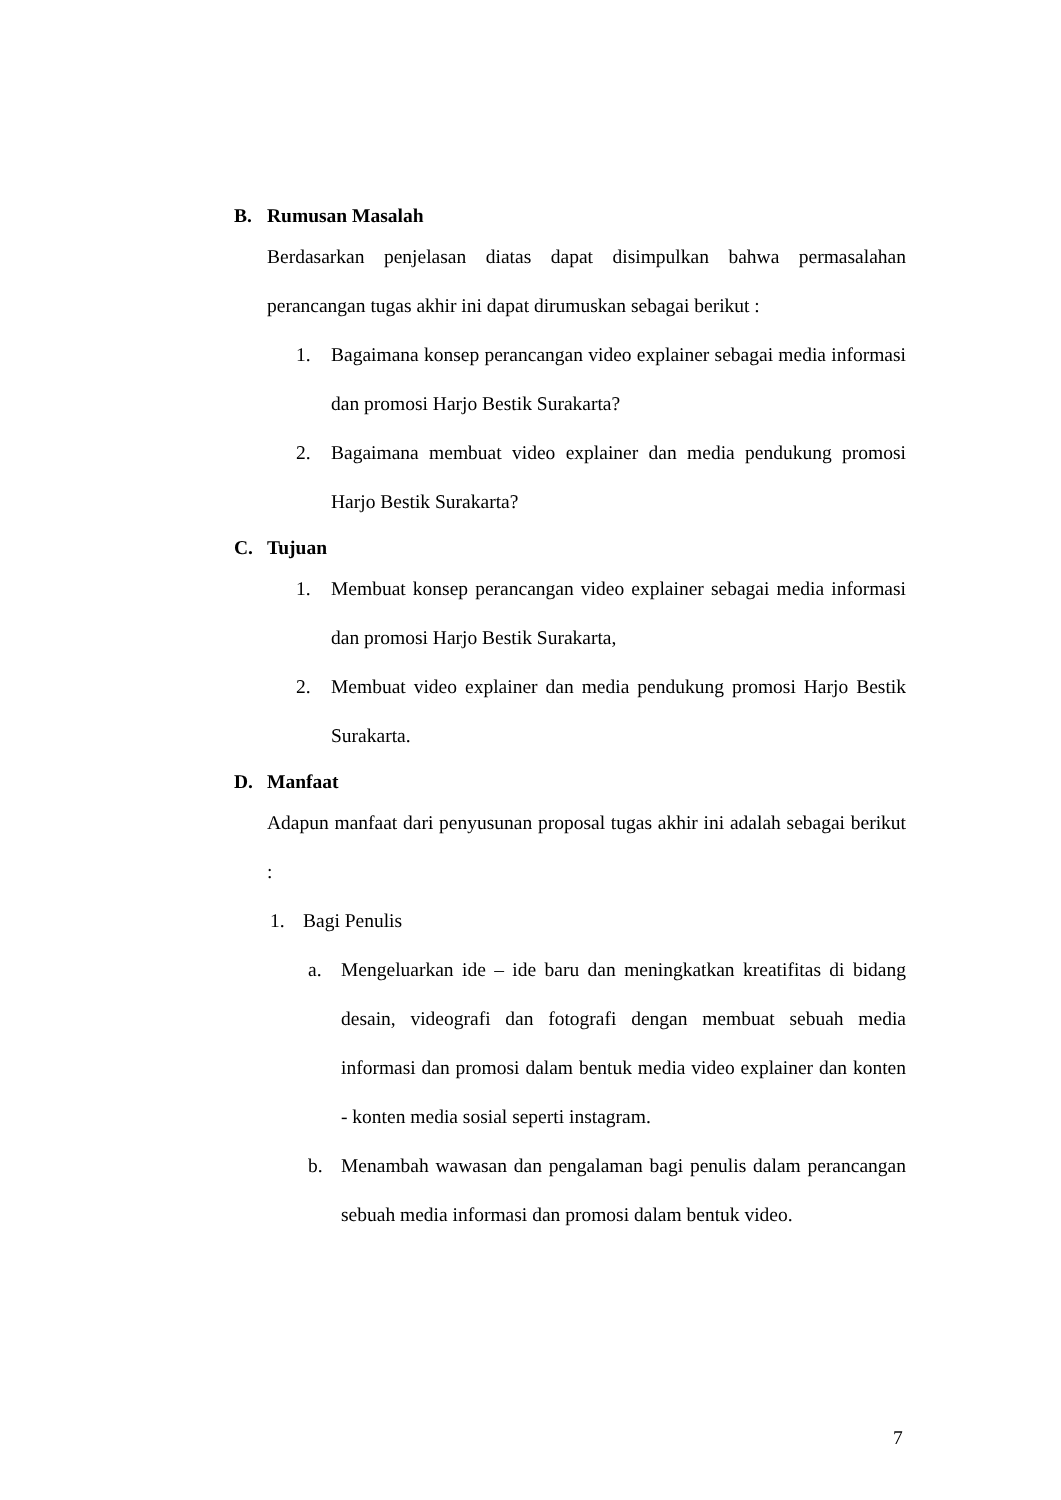B. Rumusan Masalah
Berdasarkan penjelasan diatas dapat disimpulkan bahwa permasalahan perancangan tugas akhir ini dapat dirumuskan sebagai berikut :
1. Bagaimana konsep perancangan video explainer sebagai media informasi dan promosi Harjo Bestik Surakarta?
2. Bagaimana membuat video explainer dan media pendukung promosi Harjo Bestik Surakarta?
C. Tujuan
1. Membuat konsep perancangan video explainer sebagai media informasi dan promosi Harjo Bestik Surakarta,
2. Membuat video explainer dan media pendukung promosi Harjo Bestik Surakarta.
D. Manfaat
Adapun manfaat dari penyusunan proposal tugas akhir ini adalah sebagai berikut :
1. Bagi Penulis
a. Mengeluarkan ide – ide baru dan meningkatkan kreatifitas di bidang desain, videografi dan fotografi dengan membuat sebuah media informasi dan promosi dalam bentuk media video explainer dan konten - konten media sosial seperti instagram.
b. Menambah wawasan dan pengalaman bagi penulis dalam perancangan sebuah media informasi dan promosi dalam bentuk video.
7